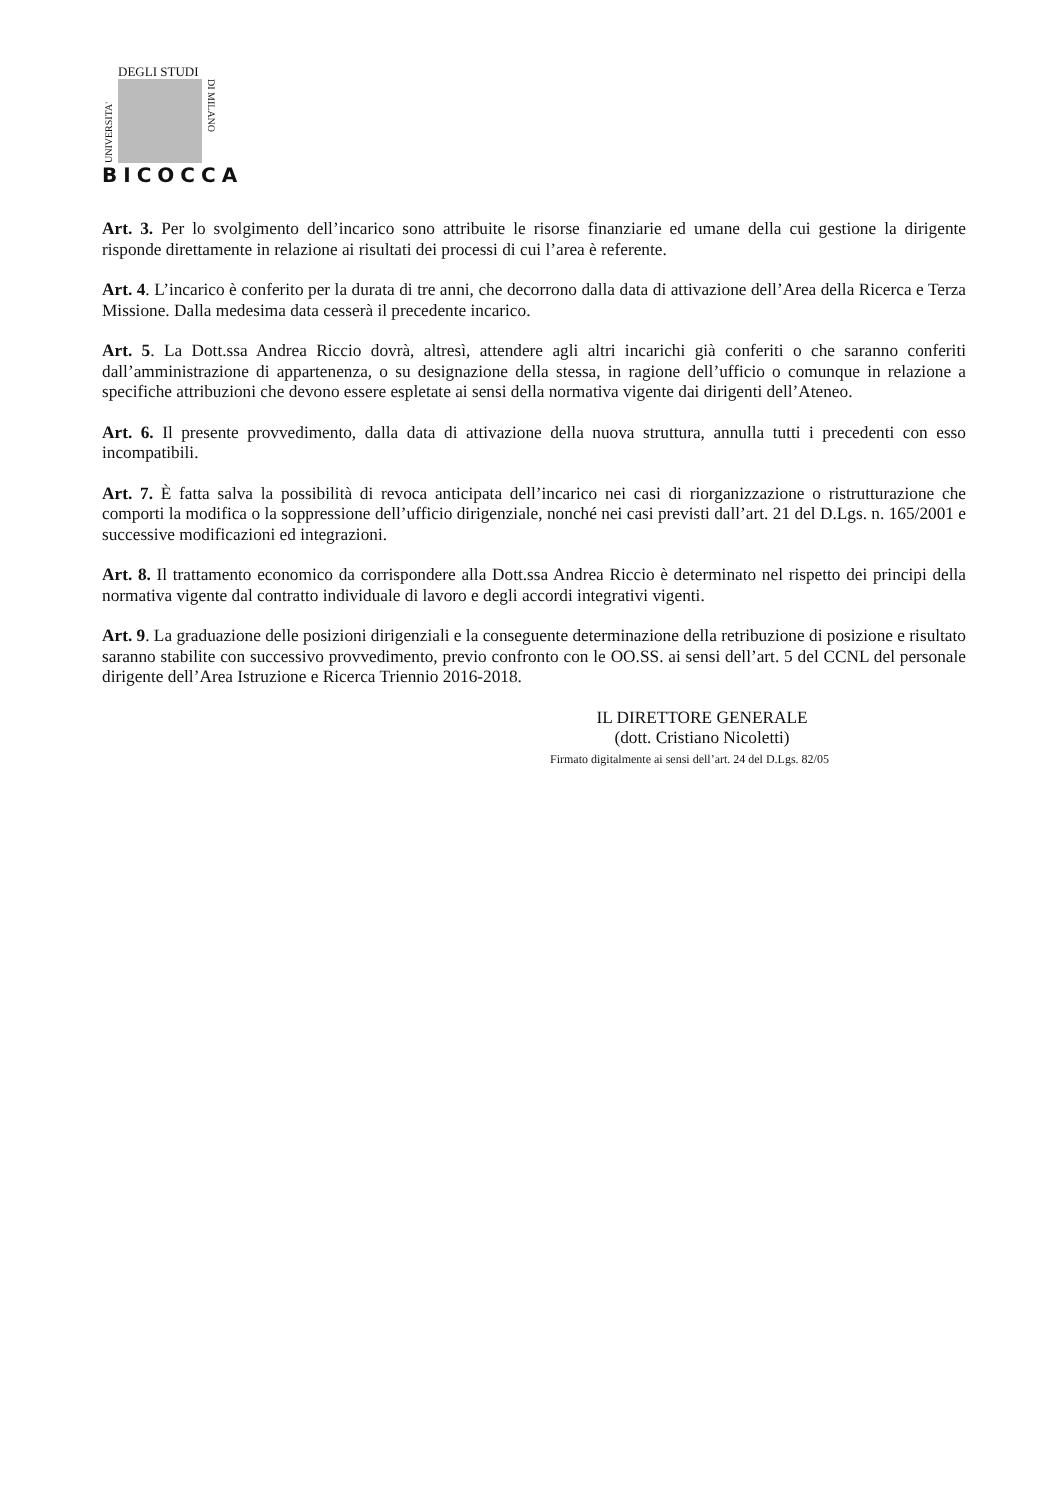DEGLI STUDI
UNIVERSITA'
DI MILANO
BICOCCA
Art. 3. Per lo svolgimento dell’incarico sono attribuite le risorse finanziarie ed umane della cui gestione la dirigente risponde direttamente in relazione ai risultati dei processi di cui l’area è referente.
Art. 4. L’incarico è conferito per la durata di tre anni, che decorrono dalla data di attivazione dell’Area della Ricerca e Terza Missione. Dalla medesima data cesserà il precedente incarico.
Art. 5. La Dott.ssa Andrea Riccio dovrà, altresì, attendere agli altri incarichi già conferiti o che saranno conferiti dall’amministrazione di appartenenza, o su designazione della stessa, in ragione dell’ufficio o comunque in relazione a specifiche attribuzioni che devono essere espletate ai sensi della normativa vigente dai dirigenti dell’Ateneo.
Art. 6. Il presente provvedimento, dalla data di attivazione della nuova struttura, annulla tutti i precedenti con esso incompatibili.
Art. 7. È fatta salva la possibilità di revoca anticipata dell’incarico nei casi di riorganizzazione o ristrutturazione che comporti la modifica o la soppressione dell’ufficio dirigenziale, nonché nei casi previsti dall’art. 21 del D.Lgs. n. 165/2001 e successive modificazioni ed integrazioni.
Art. 8. Il trattamento economico da corrispondere alla Dott.ssa Andrea Riccio è determinato nel rispetto dei principi della normativa vigente dal contratto individuale di lavoro e degli accordi integrativi vigenti.
Art. 9. La graduazione delle posizioni dirigenziali e la conseguente determinazione della retribuzione di posizione e risultato saranno stabilite con successivo provvedimento, previo confronto con le OO.SS. ai sensi dell’art. 5 del CCNL del personale dirigente dell’Area Istruzione e Ricerca Triennio 2016-2018.
IL DIRETTORE GENERALE
(dott. Cristiano Nicoletti)
Firmato digitalmente ai sensi dell’art. 24 del D.Lgs. 82/05